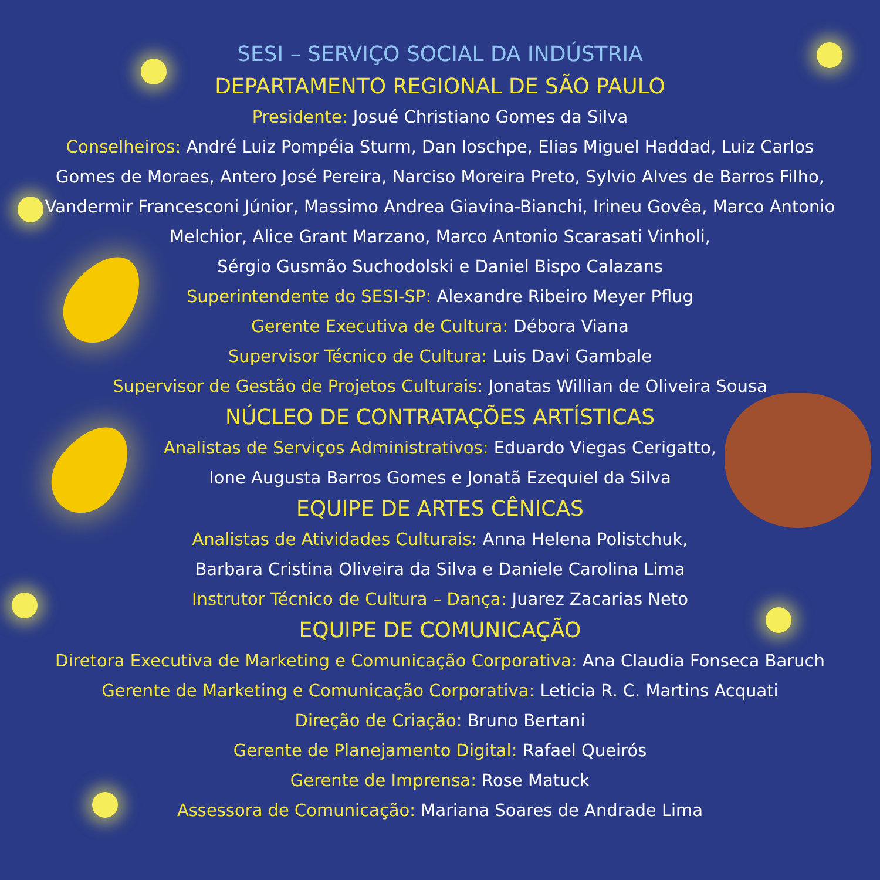SESI – SERVIÇO SOCIAL DA INDÚSTRIA
DEPARTAMENTO REGIONAL DE SÃO PAULO
Presidente: Josué Christiano Gomes da Silva
Conselheiros: André Luiz Pompéia Sturm, Dan Ioschpe, Elias Miguel Haddad, Luiz Carlos
Gomes de Moraes, Antero José Pereira, Narciso Moreira Preto, Sylvio Alves de Barros Filho,
Vandermir Francesconi Júnior, Massimo Andrea Giavina-Bianchi, Irineu Govêa, Marco Antonio
Melchior, Alice Grant Marzano, Marco Antonio Scarasati Vinholi,
Sérgio Gusmão Suchodolski e Daniel Bispo Calazans
Superintendente do SESI-SP: Alexandre Ribeiro Meyer Pflug
Gerente Executiva de Cultura: Débora Viana
Supervisor Técnico de Cultura: Luis Davi Gambale
Supervisor de Gestão de Projetos Culturais: Jonatas Willian de Oliveira Sousa
NÚCLEO DE CONTRATAÇÕES ARTÍSTICAS
Analistas de Serviços Administrativos: Eduardo Viegas Cerigatto,
Ione Augusta Barros Gomes e Jonatã Ezequiel da Silva
EQUIPE DE ARTES CÊNICAS
Analistas de Atividades Culturais: Anna Helena Polistchuk,
Barbara Cristina Oliveira da Silva e Daniele Carolina Lima
Instrutor Técnico de Cultura – Dança: Juarez Zacarias Neto
EQUIPE DE COMUNICAÇÃO
Diretora Executiva de Marketing e Comunicação Corporativa: Ana Claudia Fonseca Baruch
Gerente de Marketing e Comunicação Corporativa: Leticia R. C. Martins Acquati
Direção de Criação: Bruno Bertani
Gerente de Planejamento Digital: Rafael Queirós
Gerente de Imprensa: Rose Matuck
Assessora de Comunicação: Mariana Soares de Andrade Lima